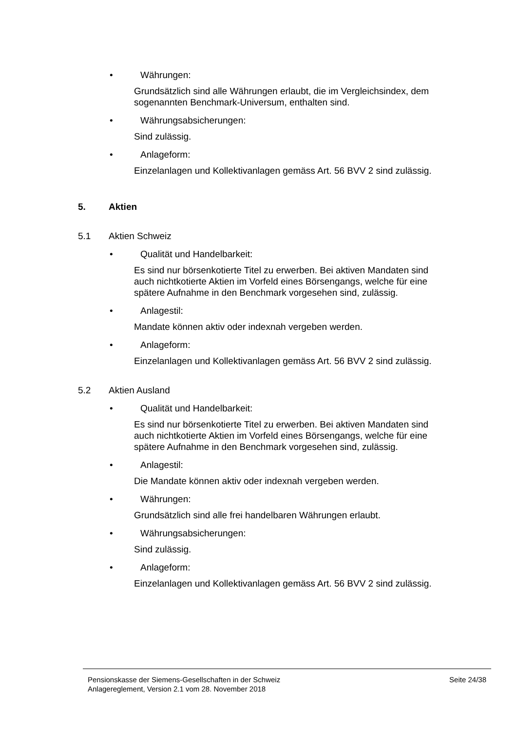• Währungen:
Grundsätzlich sind alle Währungen erlaubt, die im Vergleichsindex, dem sogenannten Benchmark-Universum, enthalten sind.
• Währungsabsicherungen:
Sind zulässig.
• Anlageform:
Einzelanlagen und Kollektivanlagen gemäss Art. 56 BVV 2 sind zulässig.
5. Aktien
5.1 Aktien Schweiz
• Qualität und Handelbarkeit:
Es sind nur börsenkotierte Titel zu erwerben. Bei aktiven Mandaten sind auch nichtkotierte Aktien im Vorfeld eines Börsengangs, welche für eine spätere Aufnahme in den Benchmark vorgesehen sind, zulässig.
• Anlagestil:
Mandate können aktiv oder indexnah vergeben werden.
• Anlageform:
Einzelanlagen und Kollektivanlagen gemäss Art. 56 BVV 2 sind zulässig.
5.2 Aktien Ausland
• Qualität und Handelbarkeit:
Es sind nur börsenkotierte Titel zu erwerben. Bei aktiven Mandaten sind auch nichtkotierte Aktien im Vorfeld eines Börsengangs, welche für eine spätere Aufnahme in den Benchmark vorgesehen sind, zulässig.
• Anlagestil:
Die Mandate können aktiv oder indexnah vergeben werden.
• Währungen:
Grundsätzlich sind alle frei handelbaren Währungen erlaubt.
• Währungsabsicherungen:
Sind zulässig.
• Anlageform:
Einzelanlagen und Kollektivanlagen gemäss Art. 56 BVV 2 sind zulässig.
Pensionskasse der Siemens-Gesellschaften in der Schweiz
Anlagereglement, Version 2.1 vom 28. November 2018
Seite 24/38